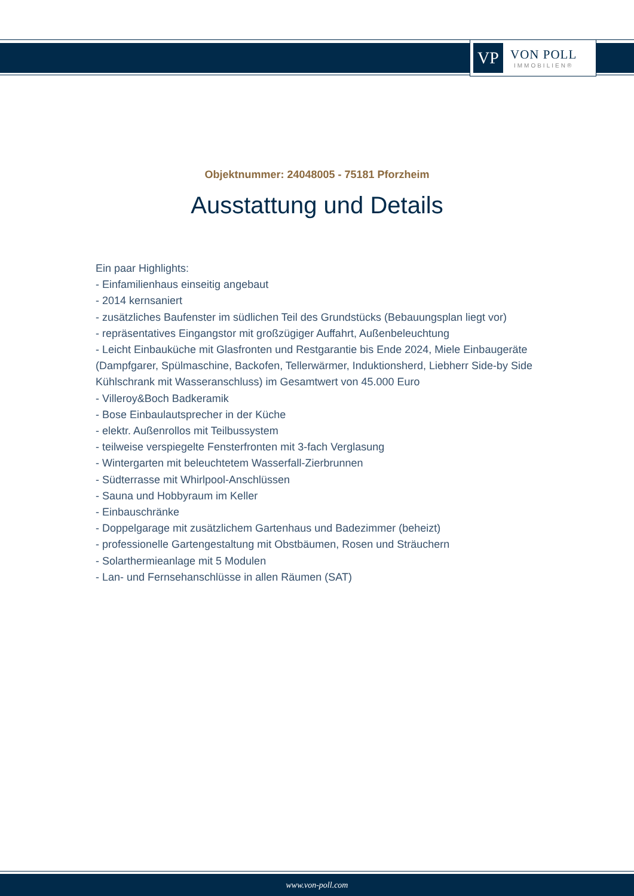VP
VON POLL
IMMOBILIEN®
Objektnummer: 24048005 - 75181 Pforzheim
Ausstattung und Details
Ein paar Highlights:
- Einfamilienhaus einseitig angebaut
- 2014 kernsaniert
- zusätzliches Baufenster im südlichen Teil des Grundstücks (Bebauungsplan liegt vor)
- repräsentatives Eingangstor mit großzügiger Auffahrt, Außenbeleuchtung
- Leicht Einbauküche mit Glasfronten und Restgarantie bis Ende 2024, Miele Einbaugeräte
(Dampfgarer, Spülmaschine, Backofen, Tellerwärmer, Induktionsherd, Liebherr Side-by Side
Kühlschrank mit Wasseranschluss) im Gesamtwert von 45.000 Euro
- Villeroy&Boch Badkeramik
- Bose Einbaulautsprecher in der Küche
- elektr. Außenrollos mit Teilbussystem
- teilweise verspiegelte Fensterfronten mit 3-fach Verglasung
- Wintergarten mit beleuchtetem Wasserfall-Zierbrunnen
- Südterrasse mit Whirlpool-Anschlüssen
- Sauna und Hobbyraum im Keller
- Einbauschränke
- Doppelgarage mit zusätzlichem Gartenhaus und Badezimmer (beheizt)
- professionelle Gartengestaltung mit Obstbäumen, Rosen und Sträuchern
- Solarthermieanlage mit 5 Modulen
- Lan- und Fernsehanschlüsse in allen Räumen (SAT)
www.von-poll.com